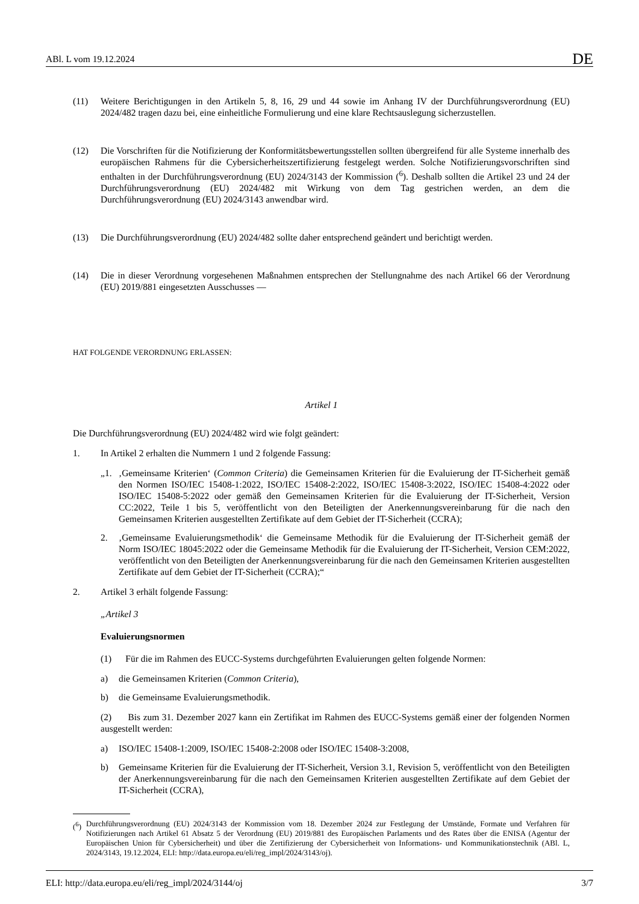ABl. L vom 19.12.2024 DE
(11) Weitere Berichtigungen in den Artikeln 5, 8, 16, 29 und 44 sowie im Anhang IV der Durchführungsverordnung (EU) 2024/482 tragen dazu bei, eine einheitliche Formulierung und eine klare Rechtsauslegung sicherzustellen.
(12) Die Vorschriften für die Notifizierung der Konformitätsbewertungsstellen sollten übergreifend für alle Systeme innerhalb des europäischen Rahmens für die Cybersicherheitszertifizierung festgelegt werden. Solche Notifizierungs­vorschriften sind enthalten in der Durchführungsverordnung (EU) 2024/3143 der Kommission (<sup>6</sup>). Deshalb sollten die Artikel 23 und 24 der Durchführungsverordnung (EU) 2024/482 mit Wirkung von dem Tag gestrichen werden, an dem die Durchführungsverordnung (EU) 2024/3143 anwendbar wird.
(13) Die Durchführungsverordnung (EU) 2024/482 sollte daher entsprechend geändert und berichtigt werden.
(14) Die in dieser Verordnung vorgesehenen Maßnahmen entsprechen der Stellungnahme des nach Artikel 66 der Verordnung (EU) 2019/881 eingesetzten Ausschusses —
HAT FOLGENDE VERORDNUNG ERLASSEN:
Artikel 1
Die Durchführungsverordnung (EU) 2024/482 wird wie folgt geändert:
1. In Artikel 2 erhalten die Nummern 1 und 2 folgende Fassung:
„1. ‚Gemeinsame Kriterien‘ (Common Criteria) die Gemeinsamen Kriterien für die Evaluierung der IT-Sicherheit gemäß den Normen ISO/IEC 15408-1:2022, ISO/IEC 15408-2:2022, ISO/IEC 15408-3:2022, ISO/IEC 15408-4:2022 oder ISO/IEC 15408-5:2022 oder gemäß den Gemeinsamen Kriterien für die Evaluierung der IT-Sicherheit, Version CC:2022, Teile 1 bis 5, veröffentlicht von den Beteiligten der Anerkennungsvereinbarung für die nach den Gemeinsamen Kriterien ausgestellten Zertifikate auf dem Gebiet der IT-Sicherheit (CCRA);
2. ‚Gemeinsame Evaluierungsmethodik‘ die Gemeinsame Methodik für die Evaluierung der IT-Sicherheit gemäß der Norm ISO/IEC 18045:2022 oder die Gemeinsame Methodik für die Evaluierung der IT-Sicherheit, Version CEM:2022, veröffentlicht von den Beteiligten der Anerkennungsvereinbarung für die nach den Gemeinsamen Kriterien ausgestellten Zertifikate auf dem Gebiet der IT-Sicherheit (CCRA);“
2. Artikel 3 erhält folgende Fassung:
„Artikel 3
Evaluierungsnormen
(1) Für die im Rahmen des EUCC-Systems durchgeführten Evaluierungen gelten folgende Normen:
a) die Gemeinsamen Kriterien (Common Criteria),
b) die Gemeinsame Evaluierungsmethodik.
(2) Bis zum 31. Dezember 2027 kann ein Zertifikat im Rahmen des EUCC-Systems gemäß einer der folgenden Normen ausgestellt werden:
a) ISO/IEC 15408-1:2009, ISO/IEC 15408-2:2008 oder ISO/IEC 15408-3:2008,
b) Gemeinsame Kriterien für die Evaluierung der IT-Sicherheit, Version 3.1, Revision 5, veröffentlicht von den Beteiligten der Anerkennungsvereinbarung für die nach den Gemeinsamen Kriterien ausgestellten Zertifikate auf dem Gebiet der IT-Sicherheit (CCRA),
(<sup>6</sup>)
Durchführungsverordnung (EU) 2024/3143 der Kommission vom 18. Dezember 2024 zur Festlegung der Umstände, Formate und Verfahren für Notifizierungen nach Artikel 61 Absatz 5 der Verordnung (EU) 2019/881 des Europäischen Parlaments und des Rates über die ENISA (Agentur der Europäischen Union für Cybersicherheit) und über die Zertifizierung der Cybersicherheit von Informations- und Kommunikationstechnik (ABl. L, 2024/3143, 19.12.2024, ELI: http://data.europa.eu/eli/reg_impl/2024/3143/oj).
ELI: http://data.europa.eu/eli/reg_impl/2024/3144/oj 3/7